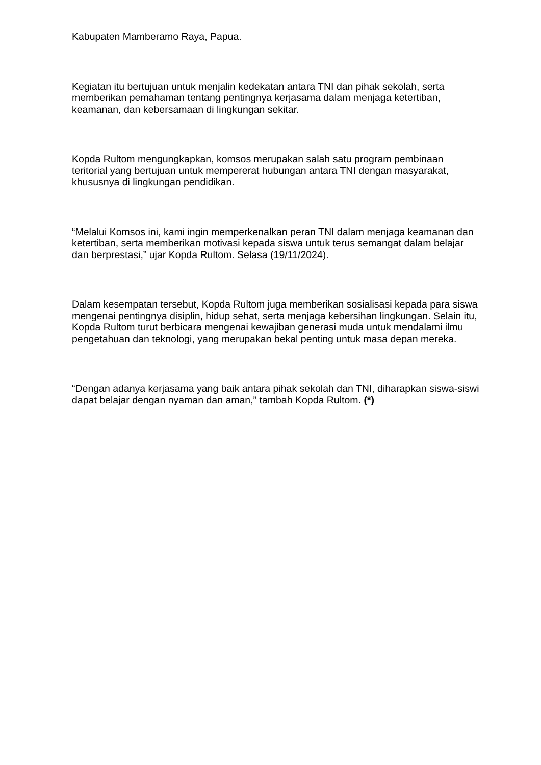Kabupaten Mamberamo Raya, Papua.
Kegiatan itu bertujuan untuk menjalin kedekatan antara TNI dan pihak sekolah, serta memberikan pemahaman tentang pentingnya kerjasama dalam menjaga ketertiban, keamanan, dan kebersamaan di lingkungan sekitar.
Kopda Rultom mengungkapkan, komsos merupakan salah satu program pembinaan teritorial yang bertujuan untuk mempererat hubungan antara TNI dengan masyarakat, khususnya di lingkungan pendidikan.
“Melalui Komsos ini, kami ingin memperkenalkan peran TNI dalam menjaga keamanan dan ketertiban, serta memberikan motivasi kepada siswa untuk terus semangat dalam belajar dan berprestasi,” ujar Kopda Rultom. Selasa (19/11/2024).
Dalam kesempatan tersebut, Kopda Rultom juga memberikan sosialisasi kepada para siswa mengenai pentingnya disiplin, hidup sehat, serta menjaga kebersihan lingkungan. Selain itu, Kopda Rultom turut berbicara mengenai kewajiban generasi muda untuk mendalami ilmu pengetahuan dan teknologi, yang merupakan bekal penting untuk masa depan mereka.
“Dengan adanya kerjasama yang baik antara pihak sekolah dan TNI, diharapkan siswa-siswi dapat belajar dengan nyaman dan aman,” tambah Kopda Rultom. (*)